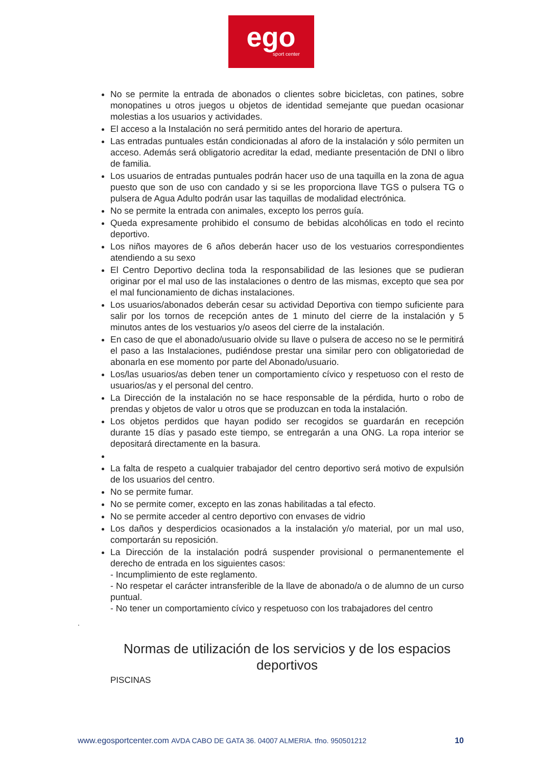ego
sport center
No se permite la entrada de abonados o clientes sobre bicicletas, con patines, sobre monopatines u otros juegos u objetos de identidad semejante que puedan ocasionar molestias a los usuarios y actividades.
El acceso a la Instalación no será permitido antes del horario de apertura.
Las entradas puntuales están condicionadas al aforo de la instalación y sólo permiten un acceso. Además será obligatorio acreditar la edad, mediante presentación de DNI o libro de familia.
Los usuarios de entradas puntuales podrán hacer uso de una taquilla en la zona de agua puesto que son de uso con candado y si se les proporciona llave TGS o pulsera TG o pulsera de Agua Adulto podrán usar las taquillas de modalidad electrónica.
No se permite la entrada con animales, excepto los perros guía.
Queda expresamente prohibido el consumo de bebidas alcohólicas en todo el recinto deportivo.
Los niños mayores de 6 años deberán hacer uso de los vestuarios correspondientes atendiendo a su sexo
El Centro Deportivo declina toda la responsabilidad de las lesiones que se pudieran originar por el mal uso de las instalaciones o dentro de las mismas, excepto que sea por el mal funcionamiento de dichas instalaciones.
Los usuarios/abonados deberán cesar su actividad Deportiva con tiempo suficiente para salir por los tornos de recepción antes de 1 minuto del cierre de la instalación y 5 minutos antes de los vestuarios y/o aseos del cierre de la instalación.
En caso de que el abonado/usuario olvide su llave o pulsera de acceso no se le permitirá el paso a las Instalaciones, pudiéndose prestar una similar pero con obligatoriedad de abonarla en ese momento por parte del Abonado/usuario.
Los/las usuarios/as deben tener un comportamiento cívico y respetuoso con el resto de usuarios/as y el personal del centro.
La Dirección de la instalación no se hace responsable de la pérdida, hurto o robo de prendas y objetos de valor u otros que se produzcan en toda la instalación.
Los objetos perdidos que hayan podido ser recogidos se guardarán en recepción durante 15 días y pasado este tiempo, se entregarán a una ONG. La ropa interior se depositará directamente en la basura.
La falta de respeto a cualquier trabajador del centro deportivo será motivo de expulsión de los usuarios del centro.
No se permite fumar.
No se permite comer, excepto en las zonas habilitadas a tal efecto.
No se permite acceder al centro deportivo con envases de vidrio
Los daños y desperdicios ocasionados a la instalación y/o material, por un mal uso, comportarán su reposición.
La Dirección de la instalación podrá suspender provisional o permanentemente el derecho de entrada en los siguientes casos:
- Incumplimiento de este reglamento.
- No respetar el carácter intransferible de la llave de abonado/a o de alumno de un curso puntual.
- No tener un comportamiento cívico y respetuoso con los trabajadores del centro
.
Normas de utilización de los servicios y de los espacios deportivos
PISCINAS
www.egosportcenter.com AVDA CABO DE GATA 36. 04007 ALMERIA. tfno. 950501212 10